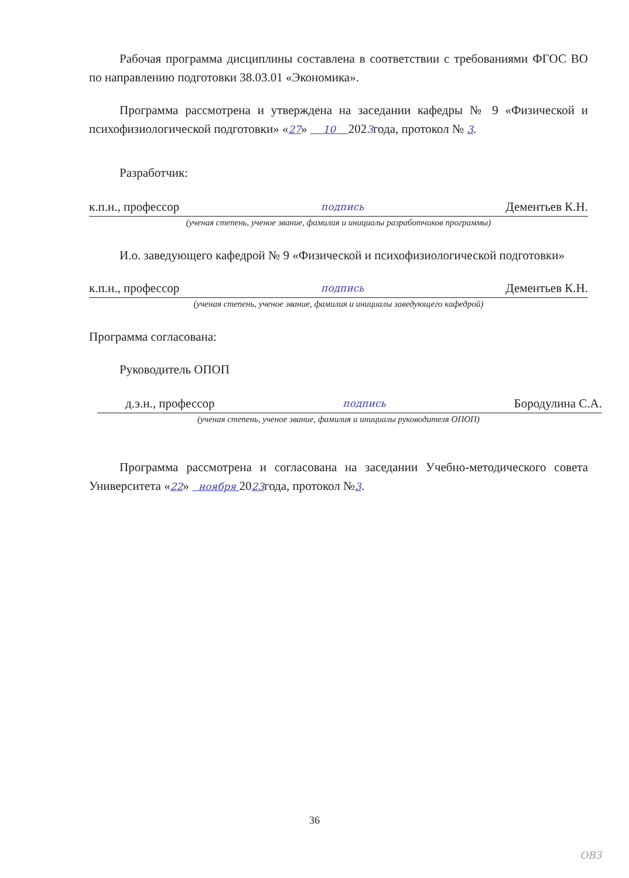Рабочая программа дисциплины составлена в соответствии с требованиями ФГОС ВО по направлению подготовки 38.03.01 «Экономика».
Программа рассмотрена и утверждена на заседании кафедры № 9 «Физической и психофизиологической подготовки» «27» 10 2023года, протокол № 3.
Разработчик:
к.п.н., профессор подпись Дементьев К.Н.
(ученая степень, ученое звание, фамилия и инициалы разработчиков программы)
И.о. заведующего кафедрой № 9 «Физической и психофизиологической подготовки»
к.п.н., профессор подпись Дементьев К.Н.
(ученая степень, ученое звание, фамилия и инициалы заведующего кафедрой)
Программа согласована:
Руководитель ОПОП
д.э.н., профессор подпись Бородулина С.А.
(ученая степень, ученое звание, фамилия и инициалы руководителя ОПОП)
Программа рассмотрена и согласована на заседании Учебно-методического совета Университета «22» ноября 2023года, протокол №3.
36
ОВЗ